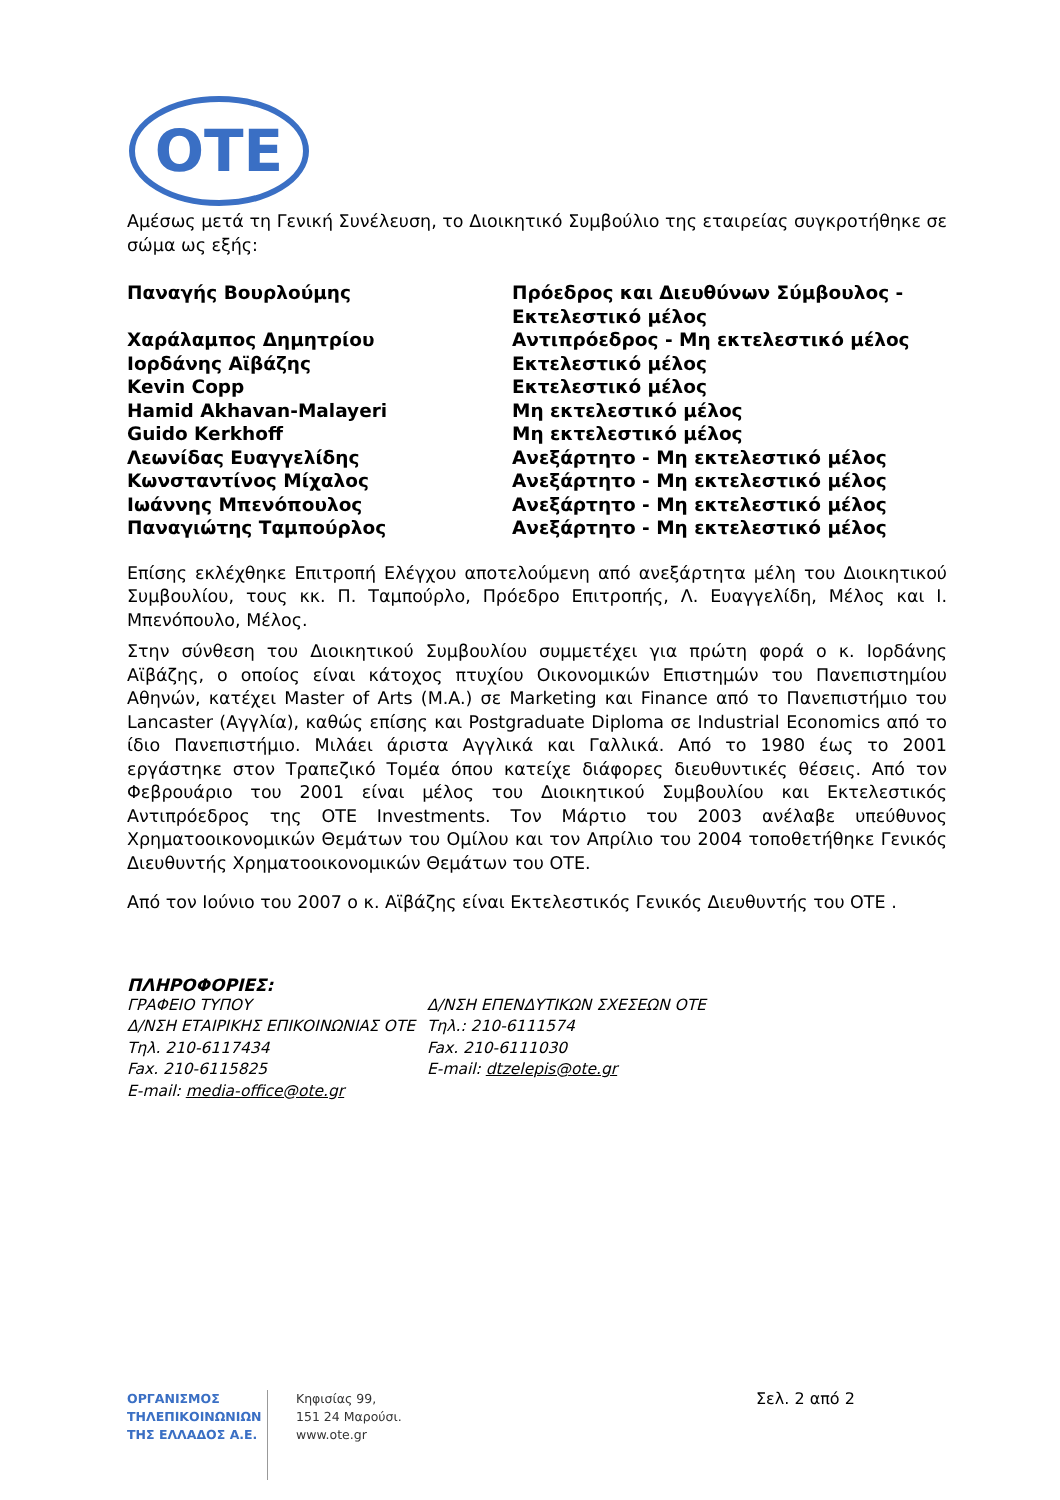OTE
Αμέσως μετά τη Γενική Συνέλευση, το Διοικητικό Συμβούλιο της εταιρείας συγκροτήθηκε σε σώμα ως εξής:
| Παναγής Βουρλούμης | Πρόεδρος και Διευθύνων Σύμβουλος - Εκτελεστικό μέλος |
| Χαράλαμπος Δημητρίου | Αντιπρόεδρος - Μη εκτελεστικό μέλος |
| Ιορδάνης Αϊβάζης | Εκτελεστικό μέλος |
| Kevin Copp | Εκτελεστικό μέλος |
| Hamid Akhavan-Malayeri | Μη εκτελεστικό μέλος |
| Guido Kerkhoff | Μη εκτελεστικό μέλος |
| Λεωνίδας Ευαγγελίδης | Ανεξάρτητο - Μη εκτελεστικό μέλος |
| Κωνσταντίνος Μίχαλος | Ανεξάρτητο - Μη εκτελεστικό μέλος |
| Ιωάννης Μπενόπουλος | Ανεξάρτητο - Μη εκτελεστικό μέλος |
| Παναγιώτης Ταμπούρλος | Ανεξάρτητο - Μη εκτελεστικό μέλος |
Επίσης εκλέχθηκε Επιτροπή Ελέγχου αποτελούμενη από ανεξάρτητα μέλη του Διοικητικού Συμβουλίου, τους κκ. Π. Ταμπούρλο, Πρόεδρο Επιτροπής, Λ. Ευαγγελίδη, Μέλος και Ι. Μπενόπουλο, Μέλος.
Στην σύνθεση του Διοικητικού Συμβουλίου συμμετέχει για πρώτη φορά ο κ. Ιορδάνης Αϊβάζης, ο οποίος είναι κάτοχος πτυχίου Οικονομικών Επιστημών του Πανεπιστημίου Αθηνών, κατέχει Master of Arts (M.A.) σε Marketing και Finance από το Πανεπιστήμιο του Lancaster (Αγγλία), καθώς επίσης και Postgraduate Diploma σε Industrial Economics από το ίδιο Πανεπιστήμιο. Μιλάει άριστα Αγγλικά και Γαλλικά. Από το 1980 έως το 2001 εργάστηκε στον Τραπεζικό Τομέα όπου κατείχε διάφορες διευθυντικές θέσεις. Από τον Φεβρουάριο του 2001 είναι μέλος του Διοικητικού Συμβουλίου και Εκτελεστικός Αντιπρόεδρος της OTE Investments. Τον Μάρτιο του 2003 ανέλαβε υπεύθυνος Χρηματοοικονομικών Θεμάτων του Ομίλου και τον Απρίλιο του 2004 τοποθετήθηκε Γενικός Διευθυντής Χρηματοοικονομικών Θεμάτων του ΟΤΕ.
Από τον Ιούνιο του 2007 ο κ. Αϊβάζης είναι Εκτελεστικός Γενικός Διευθυντής του ΟΤΕ .
ΠΛΗΡΟΦΟΡΙΕΣ:
ΓΡΑΦΕΙΟ ΤΥΠΟΥ
Δ/ΝΣΗ ΕΤΑΙΡΙΚΗΣ ΕΠΙΚΟΙΝΩΝΙΑΣ ΟΤΕ
Τηλ. 210-6117434
Fax. 210-6115825
E-mail: media-office@ote.gr
Δ/ΝΣΗ ΕΠΕΝΔΥΤΙΚΩΝ ΣΧΕΣΕΩΝ ΟΤΕ
Τηλ.: 210-6111574
Fax. 210-6111030
E-mail: dtzelepis@ote.gr
ΟΡΓΑΝΙΣΜΟΣ
ΤΗΛΕΠΙΚΟΙΝΩΝΙΩΝ
ΤΗΣ ΕΛΛΑΔΟΣ Α.Ε.
Κηφισίας 99,
151 24 Μαρούσι.
www.ote.gr
Σελ. 2 από 2